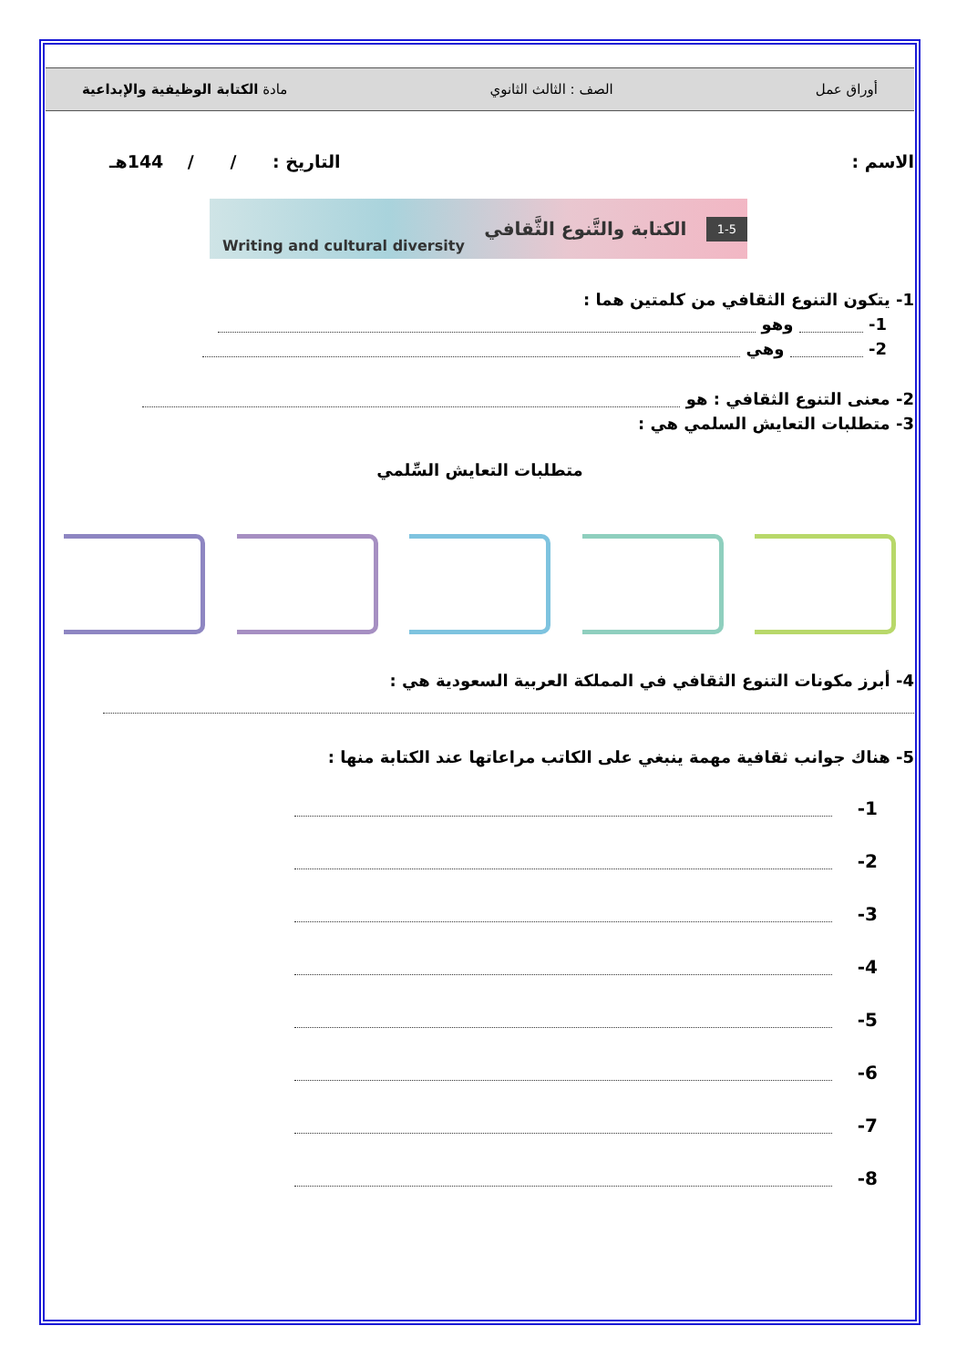أوراق عمل الصف : الثالث الثانوي مادة الكتابة الوظيفية والإبداعية
الاسم : التاريخ : / / 144هـ
Writing and cultural diversity الكتابة والتَّنوع الثَّقافي 1-5
1- يتكون التنوع الثقافي من كلمتين هما :
1- وهو
2- وهي
2- معنى التنوع الثقافي : هو
3- متطلبات التعايش السلمي هي :
متطلبات التعايش السِّلمي
4- أبرز مكونات التنوع الثقافي في المملكة العربية السعودية هي :
5- هناك جوانب ثقافية مهمة ينبغي على الكاتب مراعاتها عند الكتابة منها :
1-
2-
3-
4-
5-
6-
7-
8-